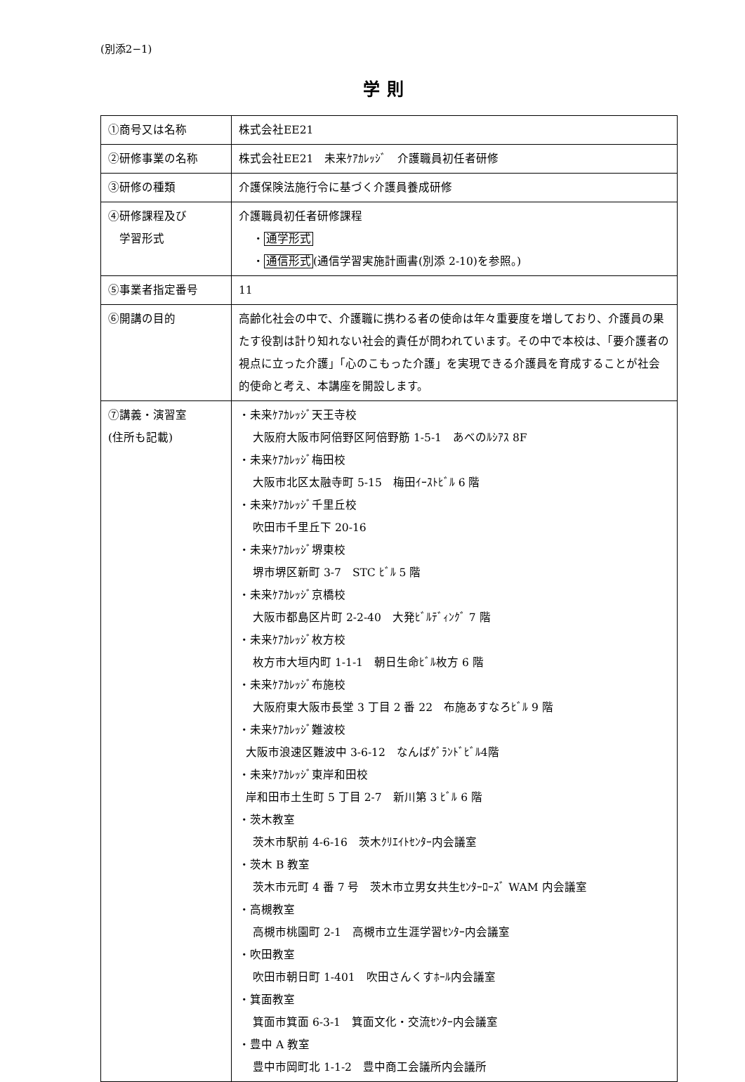(別添2−1)
学則
| ①商号又は名称 | 株式会社EE21 |
| ②研修事業の名称 | 株式会社EE21 未来ｹｱｶﾚｯｼﾞ 介護職員初任者研修 |
| ③研修の種類 | 介護保険法施行令に基づく介護員養成研修 |
| ④研修課程及び 学習形式 | 介護職員初任者研修課程 ・ 通学形式 ・ 通信形式 (通信学習実施計画書(別添 2-10)を参照。) |
| ⑤事業者指定番号 | 11 |
| ⑥開講の目的 | 高齢化社会の中で、介護職に携わる者の使命は年々重要度を増しており、介護員の果たす役割は計り知れない社会的責任が問われています。その中で本校は、「要介護者の視点に立った介護」「心のこもった介護」を実現できる介護員を育成することが社会的使命と考え、本講座を開設します。 |
| ⑦講義・演習室 (住所も記載) | ・未来ｹｱｶﾚｯｼﾞ天王寺校 大阪府大阪市阿倍野区阿倍野筋 1-5-1 あべのﾙｼｱｽ 8F ・未来ｹｱｶﾚｯｼﾞ梅田校 大阪市北区太融寺町 5-15 梅田ｲｰｽﾄﾋﾞﾙ 6 階 ・未来ｹｱｶﾚｯｼﾞ千里丘校 吹田市千里丘下 20-16 ・未来ｹｱｶﾚｯｼﾞ堺東校 堺市堺区新町 3-7 STC ﾋﾞﾙ 5 階 ・未来ｹｱｶﾚｯｼﾞ京橋校 大阪市都島区片町 2-2-40 大発ﾋﾞﾙﾃﾞｨﾝｸﾞ 7 階 ・未来ｹｱｶﾚｯｼﾞ枚方校 枚方市大垣内町 1-1-1 朝日生命ﾋﾞﾙ枚方 6 階 ・未来ｹｱｶﾚｯｼﾞ布施校 大阪府東大阪市長堂 3 丁目 2 番 22 布施あすなろﾋﾞﾙ 9 階 ・未来ｹｱｶﾚｯｼﾞ難波校 大阪市浪速区難波中 3-6-12 なんばｸﾞﾗﾝﾄﾞﾋﾞﾙ4階 ・未来ｹｱｶﾚｯｼﾞ東岸和田校 岸和田市土生町 5 丁目 2-7 新川第 3 ﾋﾞﾙ 6 階 ・茨木教室 茨木市駅前 4-6-16 茨木ｸﾘｴｲﾄｾﾝﾀｰ内会議室 ・茨木 B 教室 茨木市元町 4 番 7 号 茨木市立男女共生ｾﾝﾀｰﾛｰｽﾞ WAM 内会議室 ・高槻教室 高槻市桃園町 2-1 高槻市立生涯学習ｾﾝﾀｰ内会議室 ・吹田教室 吹田市朝日町 1-401 吹田さんくすﾎｰﾙ内会議室 ・箕面教室 箕面市箕面 6-3-1 箕面文化・交流ｾﾝﾀｰ内会議室 ・豊中 A 教室 豊中市岡町北 1-1-2 豊中商工会議所内会議所 |